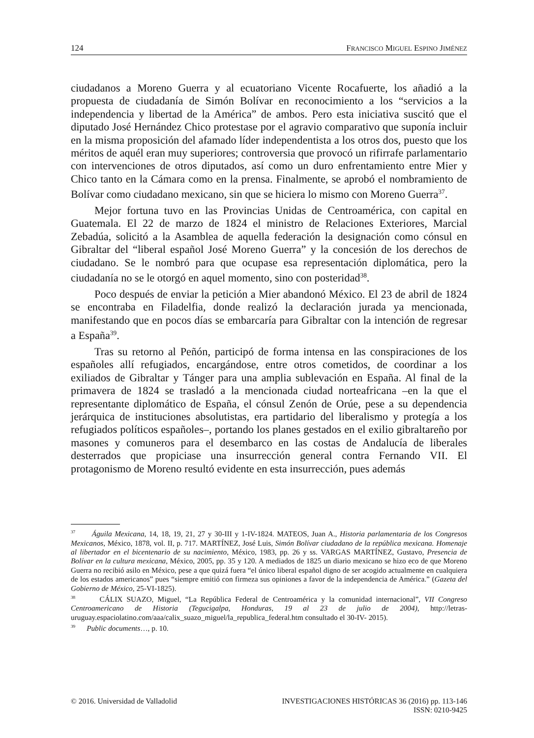124 FRANCISCO MIGUEL ESPINO JIMÉNEZ
ciudadanos a Moreno Guerra y al ecuatoriano Vicente Rocafuerte, los añadió a la propuesta de ciudadanía de Simón Bolívar en reconocimiento a los “servicios a la independencia y libertad de la América” de ambos. Pero esta iniciativa suscitó que el diputado José Hernández Chico protestase por el agravio comparativo que suponía incluir en la misma proposición del afamado líder independentista a los otros dos, puesto que los méritos de aquél eran muy superiores; controversia que provocó un rifirrafe parlamentario con intervenciones de otros diputados, así como un duro enfrentamiento entre Mier y Chico tanto en la Cámara como en la prensa. Finalmente, se aprobó el nombramiento de Bolívar como ciudadano mexicano, sin que se hiciera lo mismo con Moreno Guerra<sup>37</sup>.
Mejor fortuna tuvo en las Provincias Unidas de Centroamérica, con capital en Guatemala. El 22 de marzo de 1824 el ministro de Relaciones Exteriores, Marcial Zebadúa, solicitó a la Asamblea de aquella federación la designación como cónsul en Gibraltar del “liberal español José Moreno Guerra” y la concesión de los derechos de ciudadano. Se le nombró para que ocupase esa representación diplomática, pero la ciudadanía no se le otorgó en aquel momento, sino con posteridad<sup>38</sup>.
Poco después de enviar la petición a Mier abandonó México. El 23 de abril de 1824 se encontraba en Filadelfia, donde realizó la declaración jurada ya mencionada, manifestando que en pocos días se embarcaría para Gibraltar con la intención de regresar a España<sup>39</sup>.
Tras su retorno al Peñón, participó de forma intensa en las conspiraciones de los españoles allí refugiados, encargándose, entre otros cometidos, de coordinar a los exiliados de Gibraltar y Tánger para una amplia sublevación en España. Al final de la primavera de 1824 se trasladó a la mencionada ciudad norteafricana –en la que el representante diplomático de España, el cónsul Zenón de Orúe, pese a su dependencia jerárquica de instituciones absolutistas, era partidario del liberalismo y protegía a los refugiados políticos españoles–, portando los planes gestados en el exilio gibraltareño por masones y comuneros para el desembarco en las costas de Andalucía de liberales desterrados que propiciase una insurrección general contra Fernando VII. El protagonismo de Moreno resultó evidente en esta insurrección, pues además
<sup>37</sup> Águila Mexicana, 14, 18, 19, 21, 27 y 30-III y 1-IV-1824. MATEOS, Juan A., Historia parlamentaria de los Congresos Mexicanos, México, 1878, vol. II, p. 717. MARTÍNEZ, José Luis, Simón Bolívar ciudadano de la república mexicana. Homenaje al libertador en el bicentenario de su nacimiento, México, 1983, pp. 26 y ss. VARGAS MARTÍNEZ, Gustavo, Presencia de Bolívar en la cultura mexicana, México, 2005, pp. 35 y 120. A mediados de 1825 un diario mexicano se hizo eco de que Moreno Guerra no recibió asilo en México, pese a que quizá fuera “el único liberal español digno de ser acogido actualmente en cualquiera de los estados americanos” pues “siempre emitió con firmeza sus opiniones a favor de la independencia de América.” (Gazeta del Gobierno de México, 25-VI-1825).
<sup>38</sup> CÁLIX SUAZO, Miguel, “La República Federal de Centroamérica y la comunidad internacional”, VII Congreso Centroamericano de Historia (Tegucigalpa, Honduras, 19 al 23 de julio de 2004), http://letras-uruguay.espaciolatino.com/aaa/calix_suazo_miguel/la_republica_federal.htm consultado el 30-IV- 2015).
<sup>39</sup> Public documents…, p. 10.
© 2016. Universidad de Valladolid INVESTIGACIONES HISTÓRICAS 36 (2016) pp. 113-146
ISSN: 0210-9425